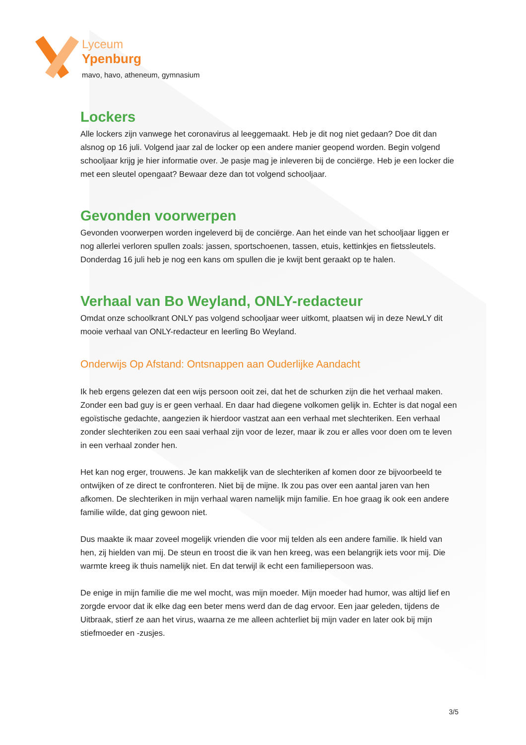Lyceum
Ypenburg
mavo, havo, atheneum, gymnasium
Lockers
Alle lockers zijn vanwege het coronavirus al leeggemaakt. Heb je dit nog niet gedaan? Doe dit dan alsnog op 16 juli. Volgend jaar zal de locker op een andere manier geopend worden. Begin volgend schooljaar krijg je hier informatie over. Je pasje mag je inleveren bij de conciërge. Heb je een locker die met een sleutel opengaat? Bewaar deze dan tot volgend schooljaar.
Gevonden voorwerpen
Gevonden voorwerpen worden ingeleverd bij de conciërge. Aan het einde van het schooljaar liggen er nog allerlei verloren spullen zoals: jassen, sportschoenen, tassen, etuis, kettinkjes en fietssleutels. Donderdag 16 juli heb je nog een kans om spullen die je kwijt bent geraakt op te halen.
Verhaal van Bo Weyland, ONLY-redacteur
Omdat onze schoolkrant ONLY pas volgend schooljaar weer uitkomt, plaatsen wij in deze NewLY dit mooie verhaal van ONLY-redacteur en leerling Bo Weyland.
Onderwijs Op Afstand: Ontsnappen aan Ouderlijke Aandacht
Ik heb ergens gelezen dat een wijs persoon ooit zei, dat het de schurken zijn die het verhaal maken. Zonder een bad guy is er geen verhaal. En daar had diegene volkomen gelijk in. Echter is dat nogal een egoïstische gedachte, aangezien ik hierdoor vastzat aan een verhaal met slechteriken. Een verhaal zonder slechteriken zou een saai verhaal zijn voor de lezer, maar ik zou er alles voor doen om te leven in een verhaal zonder hen.
Het kan nog erger, trouwens. Je kan makkelijk van de slechteriken af komen door ze bijvoorbeeld te ontwijken of ze direct te confronteren. Niet bij de mijne. Ik zou pas over een aantal jaren van hen afkomen. De slechteriken in mijn verhaal waren namelijk mijn familie. En hoe graag ik ook een andere familie wilde, dat ging gewoon niet.
Dus maakte ik maar zoveel mogelijk vrienden die voor mij telden als een andere familie. Ik hield van hen, zij hielden van mij. De steun en troost die ik van hen kreeg, was een belangrijk iets voor mij. Die warmte kreeg ik thuis namelijk niet. En dat terwijl ik echt een familiepersoon was.
De enige in mijn familie die me wel mocht, was mijn moeder. Mijn moeder had humor, was altijd lief en zorgde ervoor dat ik elke dag een beter mens werd dan de dag ervoor. Een jaar geleden, tijdens de Uitbraak, stierf ze aan het virus, waarna ze me alleen achterliet bij mijn vader en later ook bij mijn stiefmoeder en -zusjes.
3/5